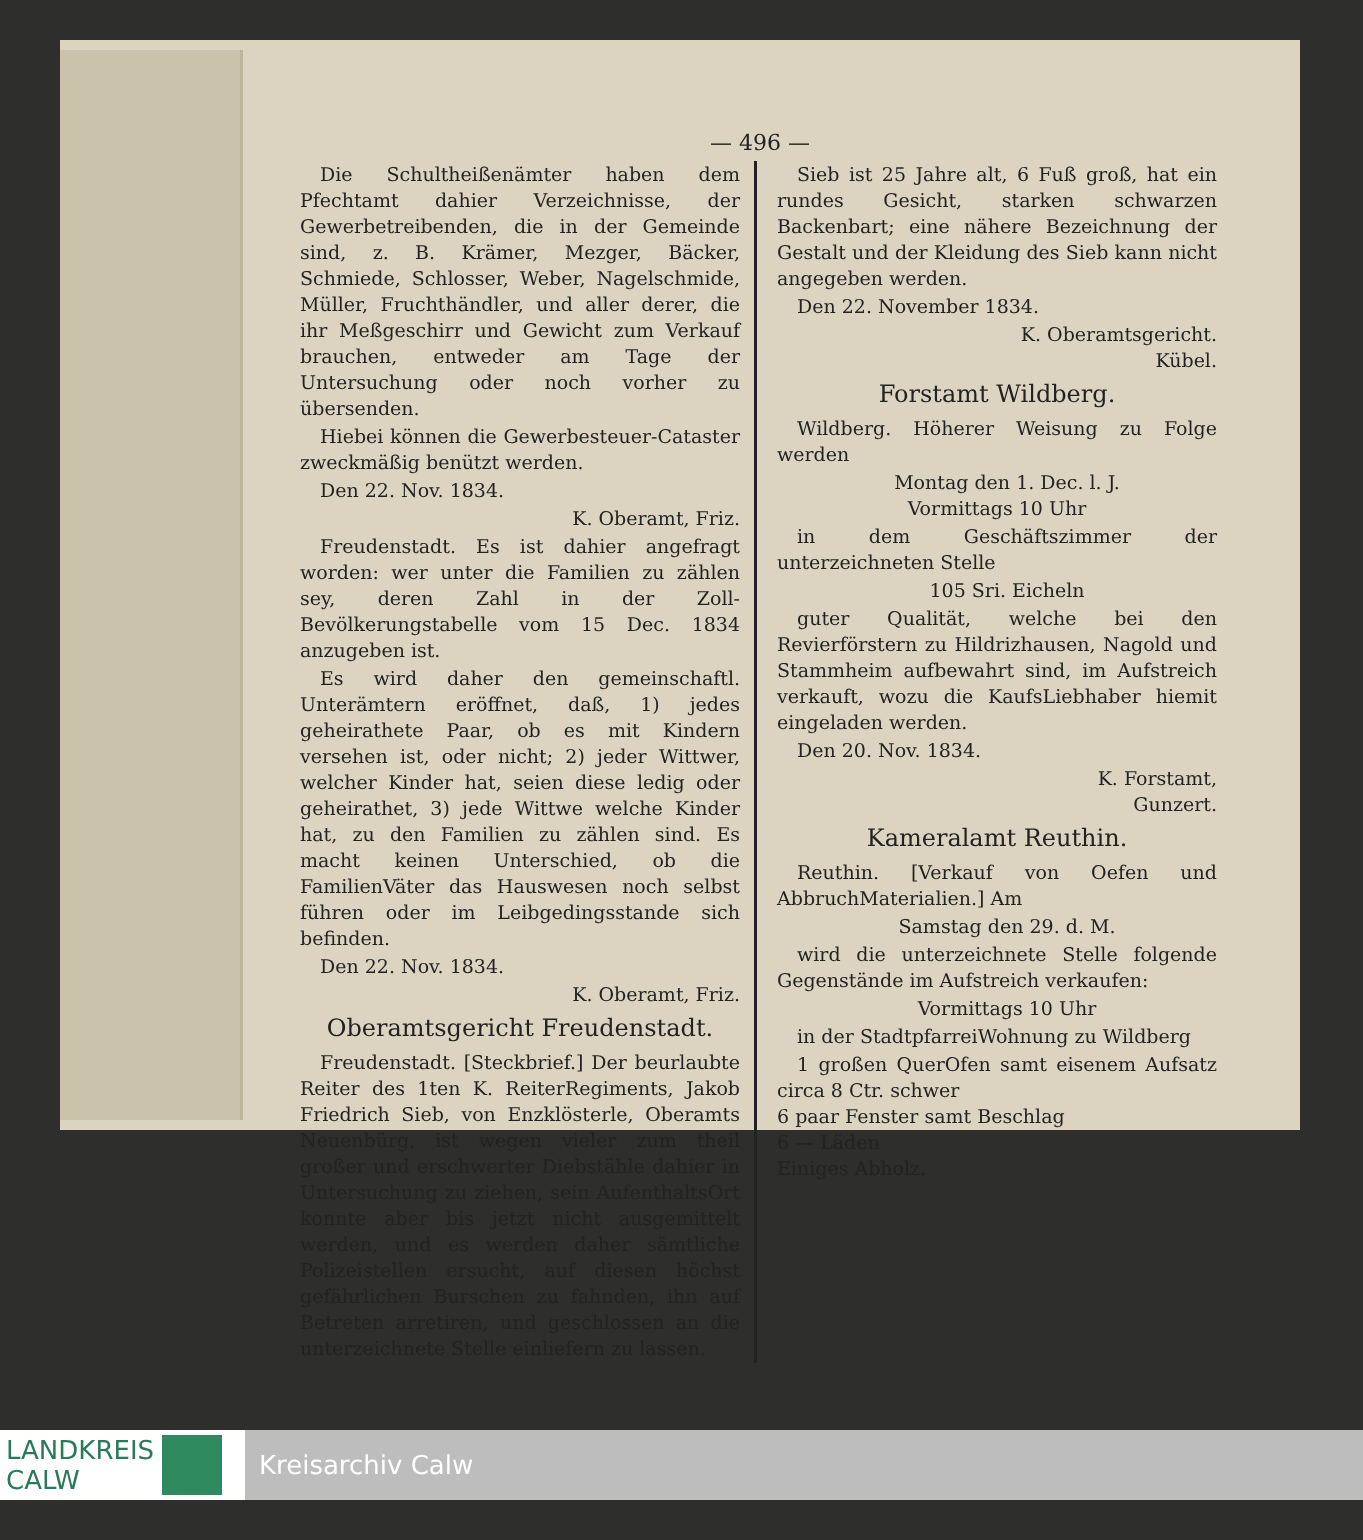— 496 —
Die Schultheißenämter haben dem Pfechtamt dahier Verzeichnisse, der Gewerbetreibenden, die in der Gemeinde sind, z. B. Krämer, Mezger, Bäcker, Schmiede, Schlosser, Weber, Nagelschmide, Müller, Fruchthändler, und aller derer, die ihr Meßgeschirr und Gewicht zum Verkauf brauchen, entweder am Tage der Untersuchung oder noch vorher zu übersenden.
Hiebei können die Gewerbesteuer-Cataster zweckmäßig benützt werden.
Den 22. Nov. 1834.
K. Oberamt, Friz.
Freudenstadt. Es ist dahier angefragt worden: wer unter die Familien zu zählen sey, deren Zahl in der Zoll-Bevölkerungstabelle vom 15 Dec. 1834 anzugeben ist.
Es wird daher den gemeinschaftl. Unterämtern eröffnet, daß, 1) jedes geheirathete Paar, ob es mit Kindern versehen ist, oder nicht; 2) jeder Wittwer, welcher Kinder hat, seien diese ledig oder geheirathet, 3) jede Wittwe welche Kinder hat, zu den Familien zu zählen sind. Es macht keinen Unterschied, ob die FamilienVäter das Hauswesen noch selbst führen oder im Leibgedingsstande sich befinden.
Den 22. Nov. 1834.
K. Oberamt, Friz.
Oberamtsgericht Freudenstadt.
Freudenstadt. [Steckbrief.] Der beurlaubte Reiter des 1ten K. ReiterRegiments, Jakob Friedrich Sieb, von Enzklösterle, Oberamts Neuenbürg, ist wegen vieler zum theil großer und erschwerter Diebstähle dahier in Untersuchung zu ziehen, sein AufenthaltsOrt konnte aber bis jetzt nicht ausgemittelt werden, und es werden daher sämtliche Polizeistellen ersucht, auf diesen höchst gefährlichen Burschen zu fahnden, ihn auf Betreten arretiren, und geschlossen an die unterzeichnete Stelle einliefern zu lassen.
Sieb ist 25 Jahre alt, 6 Fuß groß, hat ein rundes Gesicht, starken schwarzen Backenbart; eine nähere Bezeichnung der Gestalt und der Kleidung des Sieb kann nicht angegeben werden.
Den 22. November 1834.
K. Oberamtsgericht.
Kübel.
Forstamt Wildberg.
Wildberg. Höherer Weisung zu Folge werden
Montag den 1. Dec. l. J.
Vormittags 10 Uhr
in dem Geschäftszimmer der unterzeichneten Stelle
105 Sri. Eicheln
guter Qualität, welche bei den Revierförstern zu Hildrizhausen, Nagold und Stammheim aufbewahrt sind, im Aufstreich verkauft, wozu die KaufsLiebhaber hiemit eingeladen werden.
Den 20. Nov. 1834.
K. Forstamt,
Gunzert.
Kameralamt Reuthin.
Reuthin. [Verkauf von Oefen und AbbruchMaterialien.] Am
Samstag den 29. d. M.
wird die unterzeichnete Stelle folgende Gegenstände im Aufstreich verkaufen:
Vormittags 10 Uhr
in der StadtpfarreiWohnung zu Wildberg
1 großen QuerOfen samt eisenem Aufsatz circa 8 Ctr. schwer
6 paar Fenster samt Beschlag
6 — Läden
Einiges Abholz.
LANDKREIS
CALW
Kreisarchiv Calw